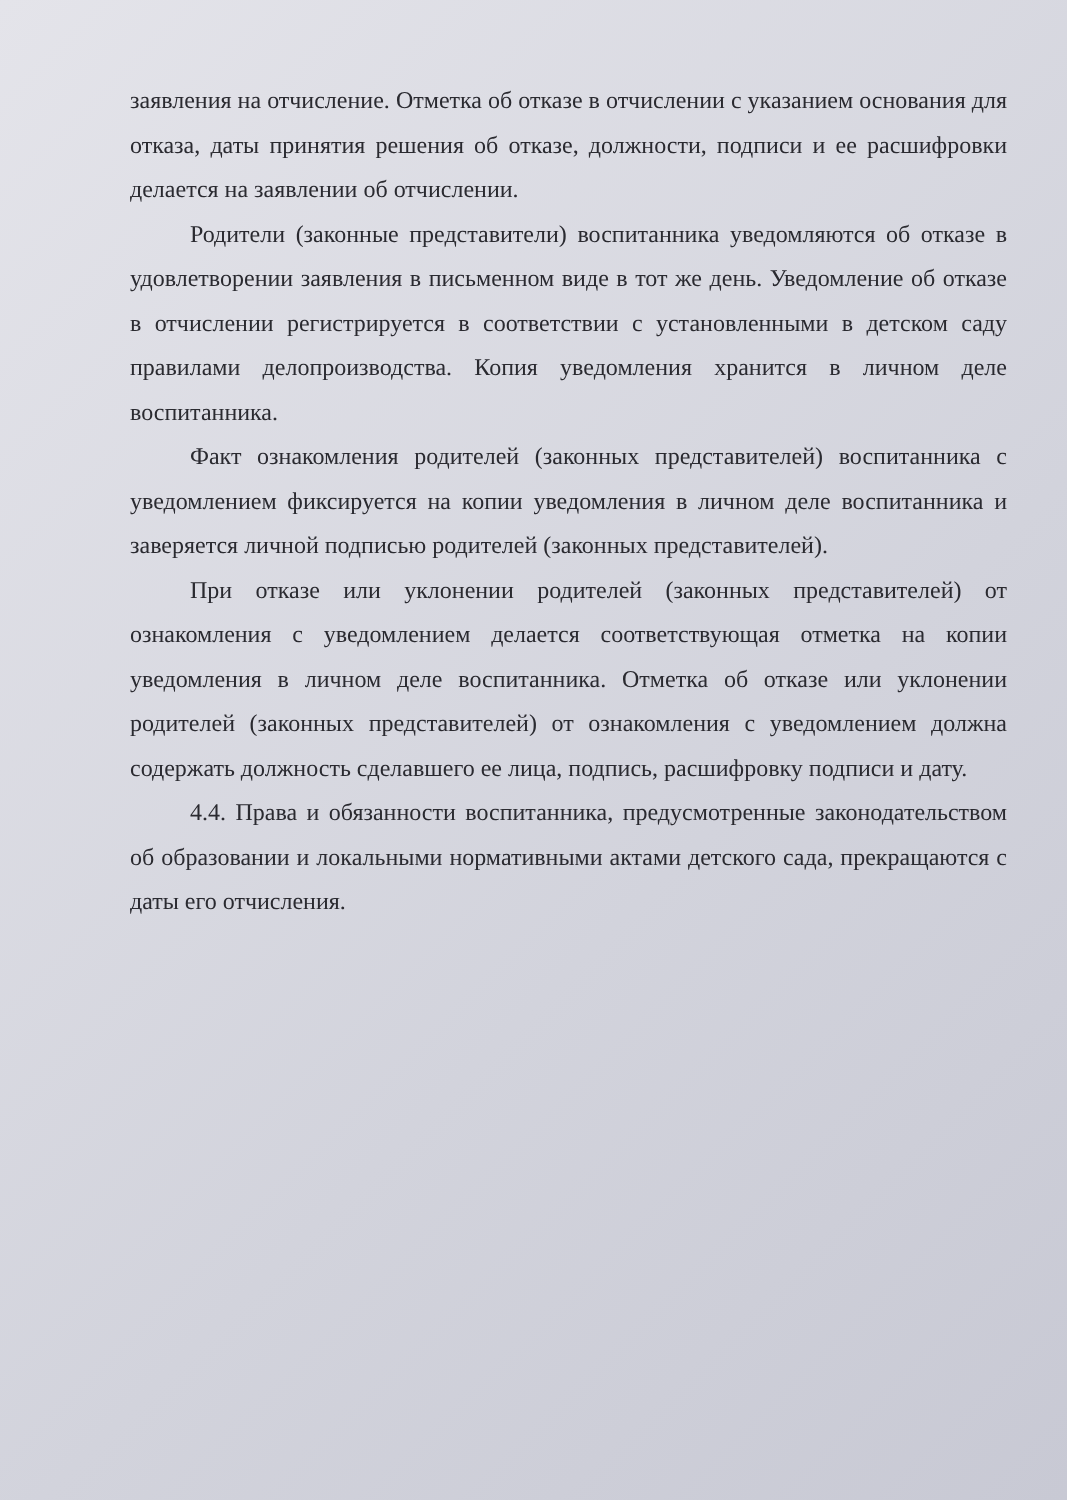заявления на отчисление. Отметка об отказе в отчислении с указанием основания для отказа, даты принятия решения об отказе, должности, подписи и ее расшифровки делается на заявлении об отчислении.
Родители (законные представители) воспитанника уведомляются об отказе в удовлетворении заявления в письменном виде в тот же день. Уведомление об отказе в отчислении регистрируется в соответствии с установленными в детском саду правилами делопроизводства. Копия уведомления хранится в личном деле воспитанника.
Факт ознакомления родителей (законных представителей) воспитанника с уведомлением фиксируется на копии уведомления в личном деле воспитанника и заверяется личной подписью родителей (законных представителей).
При отказе или уклонении родителей (законных представителей) от ознакомления с уведомлением делается соответствующая отметка на копии уведомления в личном деле воспитанника. Отметка об отказе или уклонении родителей (законных представителей) от ознакомления с уведомлением должна содержать должность сделавшего ее лица, подпись, расшифровку подписи и дату.
4.4. Права и обязанности воспитанника, предусмотренные законодательством об образовании и локальными нормативными актами детского сада, прекращаются с даты его отчисления.